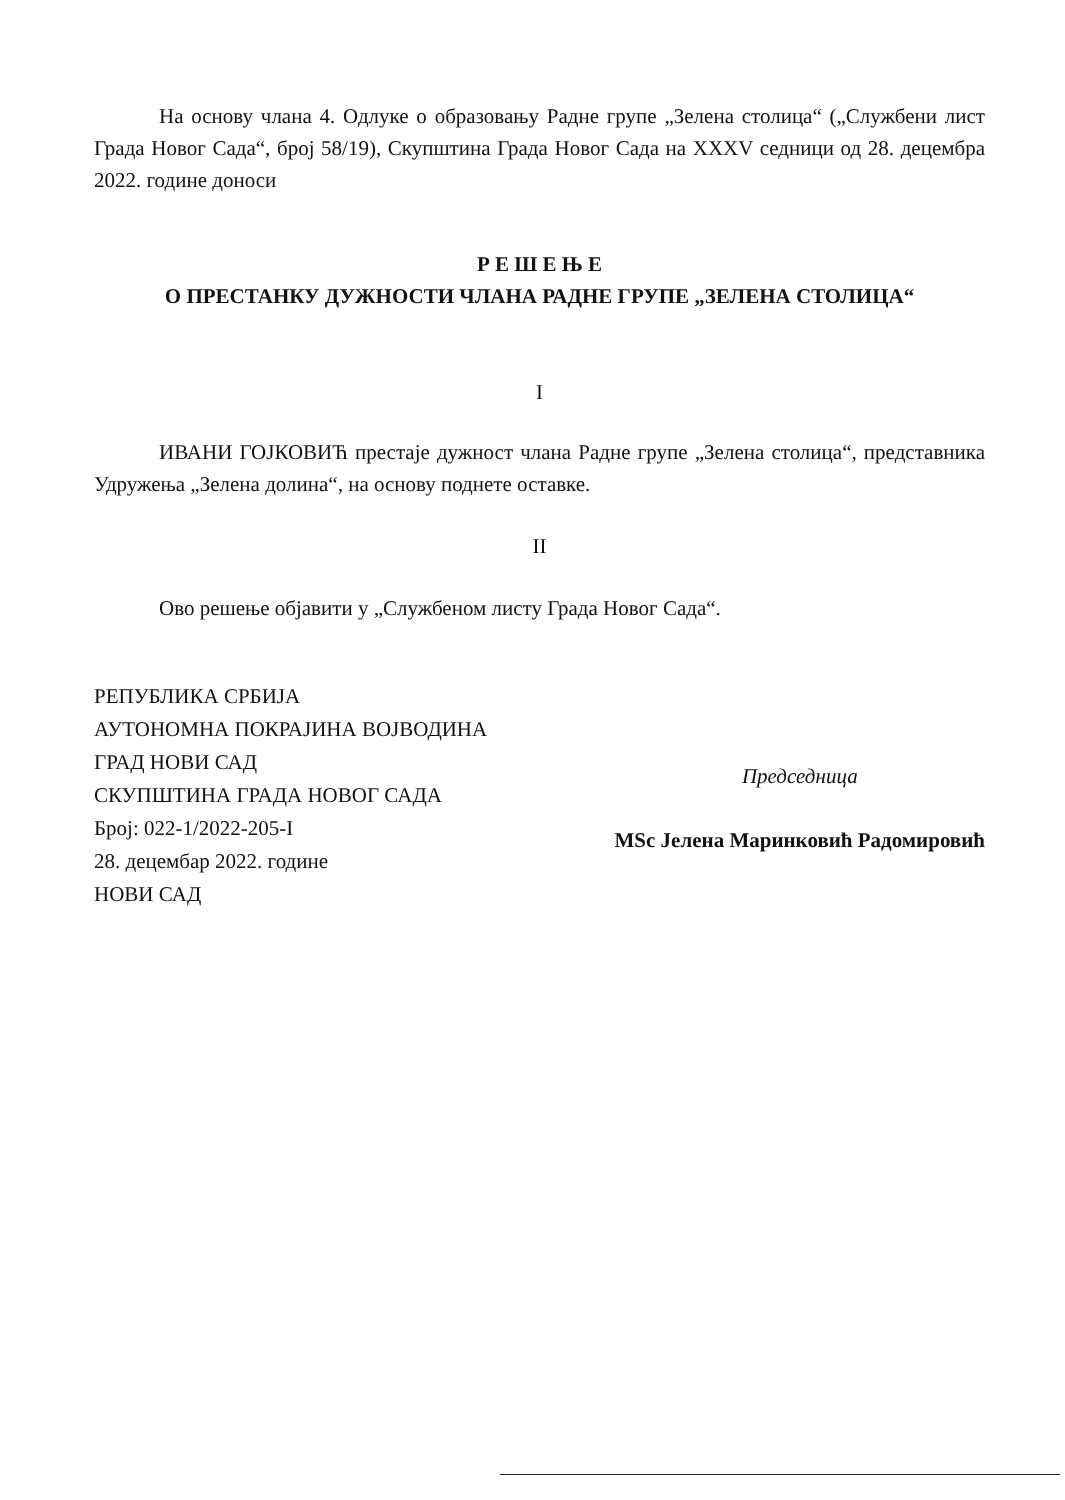На основу члана 4. Одлуке о образовању Радне групе „Зелена столица“ („Службени лист Града Новог Сада“, број 58/19), Скупштина Града Новог Сада на XXXV седници од 28. децембра 2022. године доноси
Р Е Ш Е Њ Е
О ПРЕСТАНКУ ДУЖНОСТИ ЧЛАНА РАДНЕ ГРУПЕ „ЗЕЛЕНА СТОЛИЦА“
I
ИВАНИ ГОЈКОВИЋ престаје дужност члана Радне групе „Зелена столица“, представника Удружења „Зелена долина“, на основу поднете оставке.
II
Ово решење објавити у „Службеном листу Града Новог Сада“.
РЕПУБЛИКА СРБИЈА
АУТОНОМНА ПОКРАЈИНА ВОЈВОДИНА
ГРАД НОВИ САД
СКУПШТИНА ГРАДА НОВОГ САДА
Број: 022-1/2022-205-I
28. децембар 2022. године
НОВИ САД
Председница
MSc Јелена Маринковић Радомировић